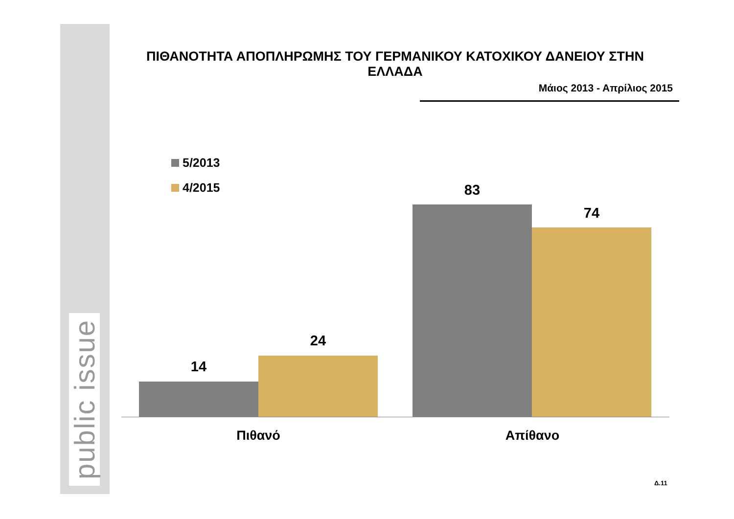public issue
ΠΙΘΑΝΟΤΗΤΑ ΑΠΟΠΛΗΡΩΜΗΣ ΤΟΥ ΓΕΡΜΑΝΙΚΟΥ ΚΑΤΟΧΙΚΟΥ ΔΑΝΕΙΟΥ ΣΤΗΝ ΕΛΛΑΔΑ
Μάιος 2013 - Απρίλιος 2015
5/2013
4/2015
14
24
83
74
Πιθανό Απίθανο
Δ.11